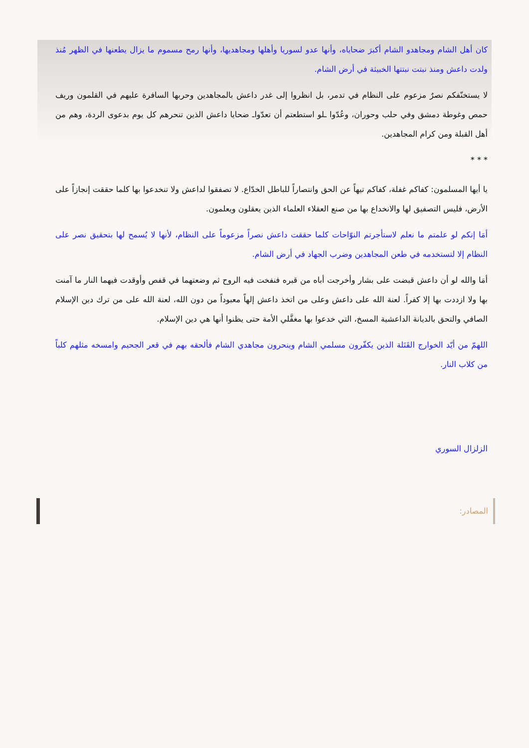كان أهل الشام ومجاهدو الشام أكبرَ ضحاياه، وأنها عدو لسوريا وأهلها ومجاهديها، وأنها رمح مسموم ما يزال يطعنها في الظهر مُنذ ولدت داعش ومنذ نبتت نبتتها الخبيثة في أرض الشام.
لا يستخنّفكم نصرٌ مزعوم على النظام في تدمر، بل انظروا إلى غدر داعش بالمجاهدين وحربها السافرة عليهم في القلمون وريف حمص وغوطة دمشق وفي حلب وحوران، وعُدّوا ـلو استطعتم أن تعدّواـ ضحايا داعش الذين تنحرهم كل يوم بدعوى الردة، وهم من أهل القبلة ومن كرام المجاهدين.
* * *
يا أيها المسلمون: كفاكم غفلة، كفاكم تيهاً عن الحق وانتصاراً للباطل الخدّاع. لا تصفقوا لداعش ولا تنخدعوا بها كلما حققت إنجازاً على الأرض، فليس التصفيق لها والانخداع بها من صنع العقلاء العلماء الذين يعقلون ويعلمون.
أمَا إنكم لو علمتم ما نعلم لاستأجرتم النوّاحات كلما حققت داعش نصراً مزعوماً على النظام، لأنها لا يُسمح لها بتحقيق نصر على النظام إلا لتستخدمه في طعن المجاهدين وضرب الجهاد في أرض الشام.
أمَا والله لو أن داعش قبضت على بشار وأخرجت أباه من قبره فنفخت فيه الروح ثم وضعتهما في قفص وأوقدت فيهما النار ما آمنت بها ولا ازددت بها إلا كفراً. لعنة الله على داعش وعلى من اتخذ داعش إلهاً معبوداً من دون الله، لعنة الله على من ترك دين الإسلام الصافي والتحق بالديانة الداعشية المسخ، التي خدعوا بها مغفَّلي الأمة حتى يظنوا أنها هي دين الإسلام.
اللهمّ من أيّد الخوارج القَتَلة الذين يكفّرون مسلمي الشام وينحرون مجاهدي الشام فألحقه بهم في قعر الجحيم وامسخه مثلهم كلباً من كلاب النار.
الزلزال السوري
المصادر: